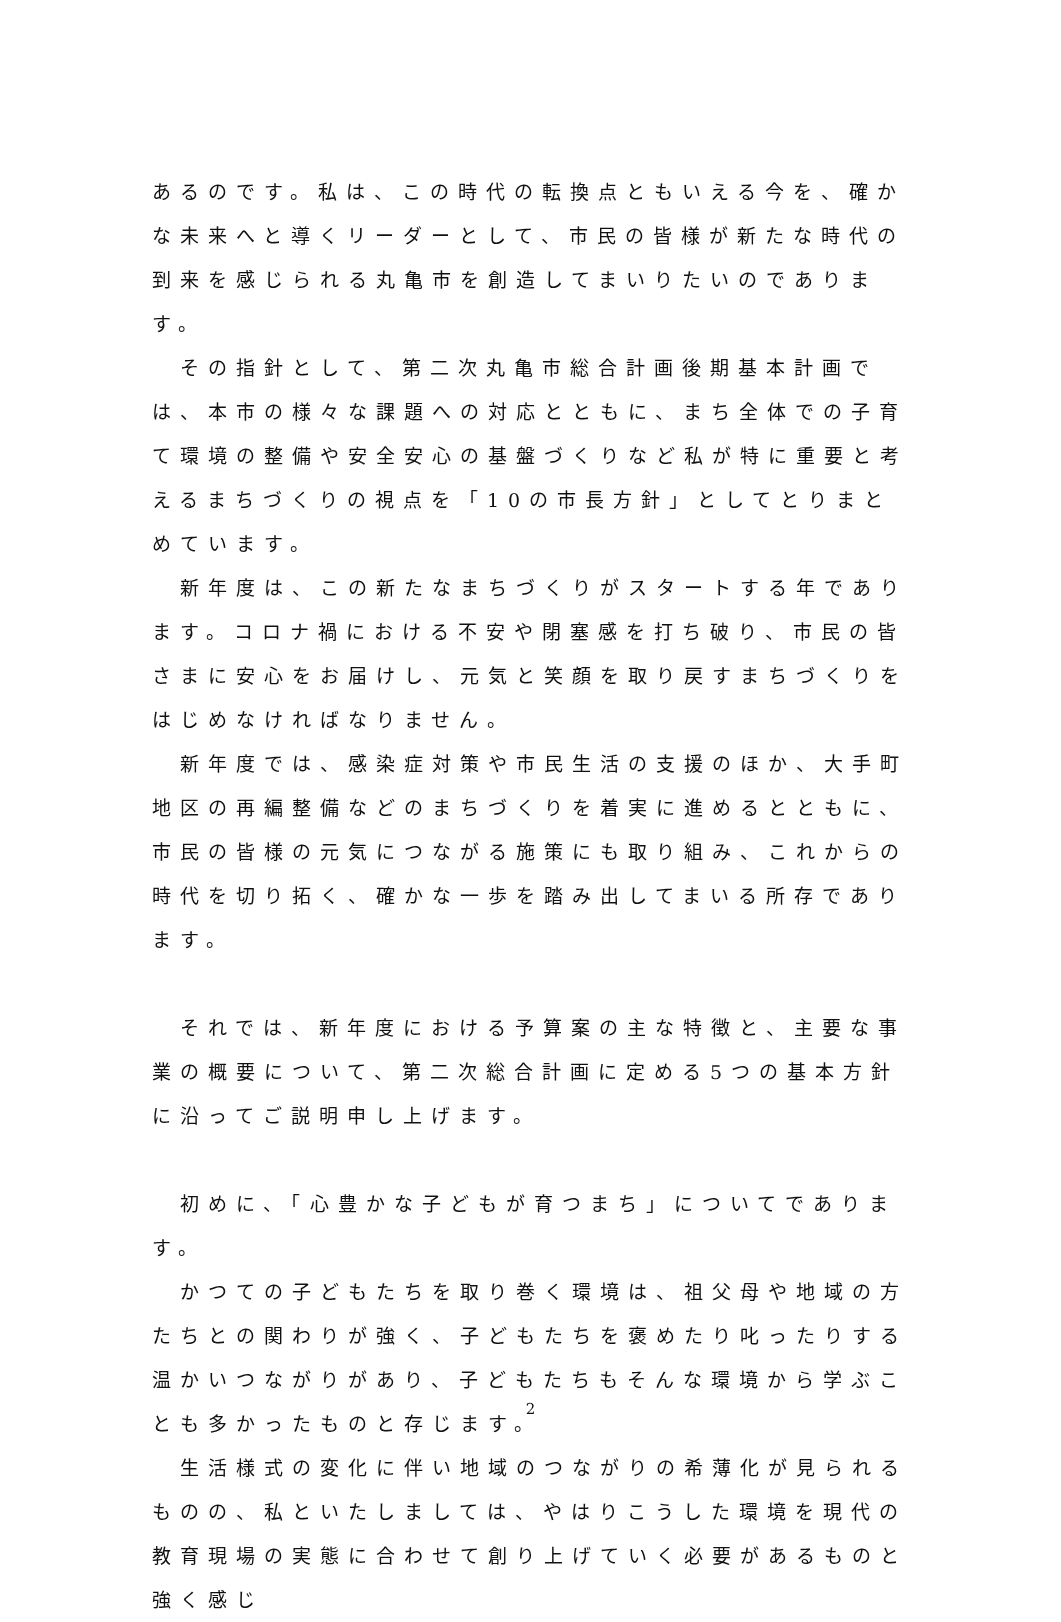あるのです。私は、この時代の転換点ともいえる今を、確かな未来へと導くリーダーとして、市民の皆様が新たな時代の到来を感じられる丸亀市を創造してまいりたいのであります。
　その指針として、第二次丸亀市総合計画後期基本計画では、本市の様々な課題への対応とともに、まち全体での子育て環境の整備や安全安心の基盤づくりなど私が特に重要と考えるまちづくりの視点を「10の市長方針」としてとりまとめています。
　新年度は、この新たなまちづくりがスタートする年であります。コロナ禍における不安や閉塞感を打ち破り、市民の皆さまに安心をお届けし、元気と笑顔を取り戻すまちづくりをはじめなければなりません。
　新年度では、感染症対策や市民生活の支援のほか、大手町地区の再編整備などのまちづくりを着実に進めるとともに、市民の皆様の元気につながる施策にも取り組み、これからの時代を切り拓く、確かな一歩を踏み出してまいる所存であります。
　それでは、新年度における予算案の主な特徴と、主要な事業の概要について、第二次総合計画に定める5つの基本方針に沿ってご説明申し上げます。
　初めに、「心豊かな子どもが育つまち」についてであります。
　かつての子どもたちを取り巻く環境は、祖父母や地域の方たちとの関わりが強く、子どもたちを褒めたり叱ったりする温かいつながりがあり、子どもたちもそんな環境から学ぶことも多かったものと存じます。
　生活様式の変化に伴い地域のつながりの希薄化が見られるものの、私といたしましては、やはりこうした環境を現代の教育現場の実態に合わせて創り上げていく必要があるものと強く感じ
2